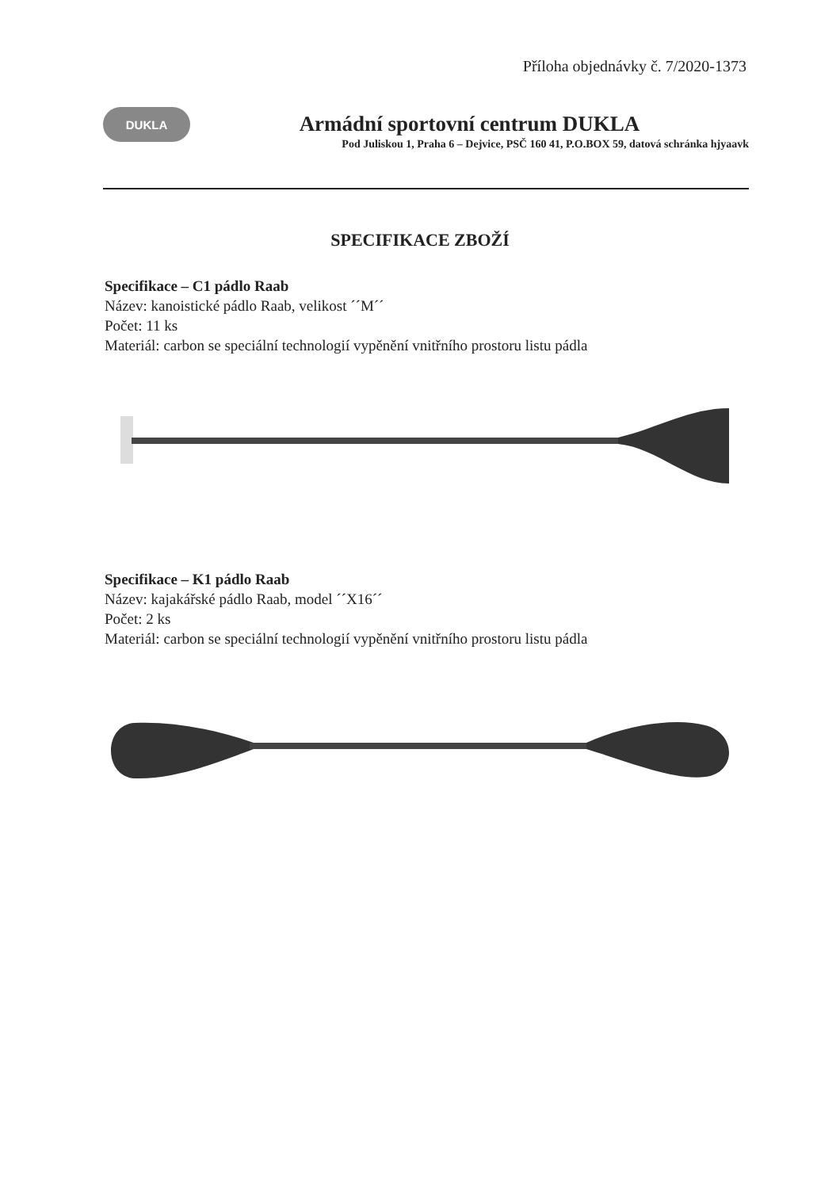Příloha objednávky č. 7/2020-1373
DUKLA
Armádní sportovní centrum DUKLA
Pod Juliskou 1, Praha 6 – Dejvice, PSČ 160 41, P.O.BOX 59, datová schránka hjyaavk
SPECIFIKACE ZBOŽÍ
Specifikace – C1 pádlo Raab
Název: kanoistické pádlo Raab, velikost ´´M´´
Počet: 11 ks
Materiál: carbon se speciální technologií vypěnění vnitřního prostoru listu pádla
Specifikace – K1 pádlo Raab
Název: kajakářské pádlo Raab, model ´´X16´´
Počet: 2 ks
Materiál: carbon se speciální technologií vypěnění vnitřního prostoru listu pádla